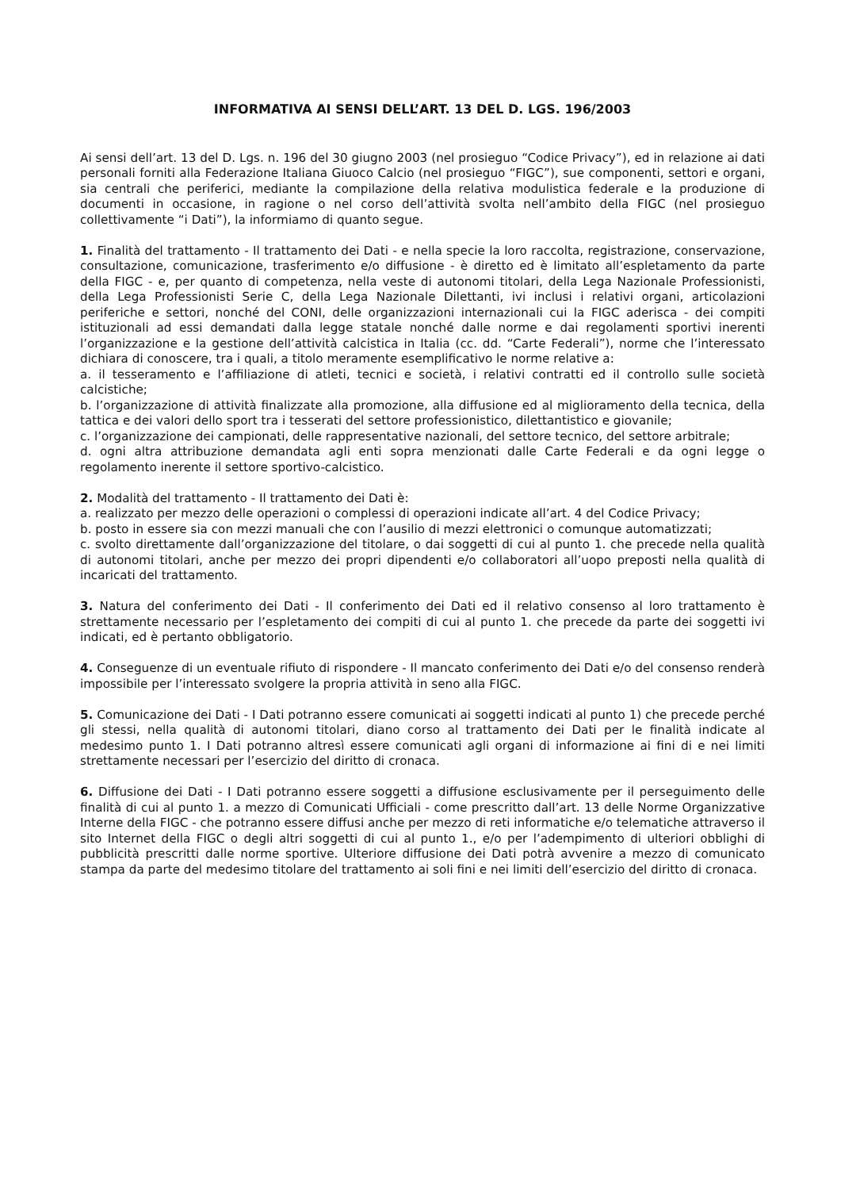INFORMATIVA AI SENSI DELL’ART. 13 DEL D. LGS. 196/2003
Ai sensi dell’art. 13 del D. Lgs. n. 196 del 30 giugno 2003 (nel prosieguo “Codice Privacy”), ed in relazione ai dati personali forniti alla Federazione Italiana Giuoco Calcio (nel prosieguo “FIGC”), sue componenti, settori e organi, sia centrali che periferici, mediante la compilazione della relativa modulistica federale e la produzione di documenti in occasione, in ragione o nel corso dell’attività svolta nell’ambito della FIGC (nel prosieguo collettivamente “i Dati”), la informiamo di quanto segue.
1. Finalità del trattamento - Il trattamento dei Dati - e nella specie la loro raccolta, registrazione, conservazione, consultazione, comunicazione, trasferimento e/o diffusione - è diretto ed è limitato all’espletamento da parte della FIGC - e, per quanto di competenza, nella veste di autonomi titolari, della Lega Nazionale Professionisti, della Lega Professionisti Serie C, della Lega Nazionale Dilettanti, ivi inclusi i relativi organi, articolazioni periferiche e settori, nonché del CONI, delle organizzazioni internazionali cui la FIGC aderisca - dei compiti istituzionali ad essi demandati dalla legge statale nonché dalle norme e dai regolamenti sportivi inerenti l’organizzazione e la gestione dell’attività calcistica in Italia (cc. dd. “Carte Federali”), norme che l’interessato dichiara di conoscere, tra i quali, a titolo meramente esemplificativo le norme relative a:
a. il tesseramento e l’affiliazione di atleti, tecnici e società, i relativi contratti ed il controllo sulle società calcistiche;
b. l’organizzazione di attività finalizzate alla promozione, alla diffusione ed al miglioramento della tecnica, della tattica e dei valori dello sport tra i tesserati del settore professionistico, dilettantistico e giovanile;
c. l’organizzazione dei campionati, delle rappresentative nazionali, del settore tecnico, del settore arbitrale;
d. ogni altra attribuzione demandata agli enti sopra menzionati dalle Carte Federali e da ogni legge o regolamento inerente il settore sportivo-calcistico.
2. Modalità del trattamento - Il trattamento dei Dati è:
a. realizzato per mezzo delle operazioni o complessi di operazioni indicate all’art. 4 del Codice Privacy;
b. posto in essere sia con mezzi manuali che con l’ausilio di mezzi elettronici o comunque automatizzati;
c. svolto direttamente dall’organizzazione del titolare, o dai soggetti di cui al punto 1. che precede nella qualità di autonomi titolari, anche per mezzo dei propri dipendenti e/o collaboratori all’uopo preposti nella qualità di incaricati del trattamento.
3. Natura del conferimento dei Dati - Il conferimento dei Dati ed il relativo consenso al loro trattamento è strettamente necessario per l’espletamento dei compiti di cui al punto 1. che precede da parte dei soggetti ivi indicati, ed è pertanto obbligatorio.
4. Conseguenze di un eventuale rifiuto di rispondere - Il mancato conferimento dei Dati e/o del consenso renderà impossibile per l’interessato svolgere la propria attività in seno alla FIGC.
5. Comunicazione dei Dati - I Dati potranno essere comunicati ai soggetti indicati al punto 1) che precede perché gli stessi, nella qualità di autonomi titolari, diano corso al trattamento dei Dati per le finalità indicate al medesimo punto 1. I Dati potranno altresì essere comunicati agli organi di informazione ai fini di e nei limiti strettamente necessari per l’esercizio del diritto di cronaca.
6. Diffusione dei Dati - I Dati potranno essere soggetti a diffusione esclusivamente per il perseguimento delle finalità di cui al punto 1. a mezzo di Comunicati Ufficiali - come prescritto dall’art. 13 delle Norme Organizzative Interne della FIGC - che potranno essere diffusi anche per mezzo di reti informatiche e/o telematiche attraverso il sito Internet della FIGC o degli altri soggetti di cui al punto 1., e/o per l’adempimento di ulteriori obblighi di pubblicità prescritti dalle norme sportive. Ulteriore diffusione dei Dati potrà avvenire a mezzo di comunicato stampa da parte del medesimo titolare del trattamento ai soli fini e nei limiti dell’esercizio del diritto di cronaca.